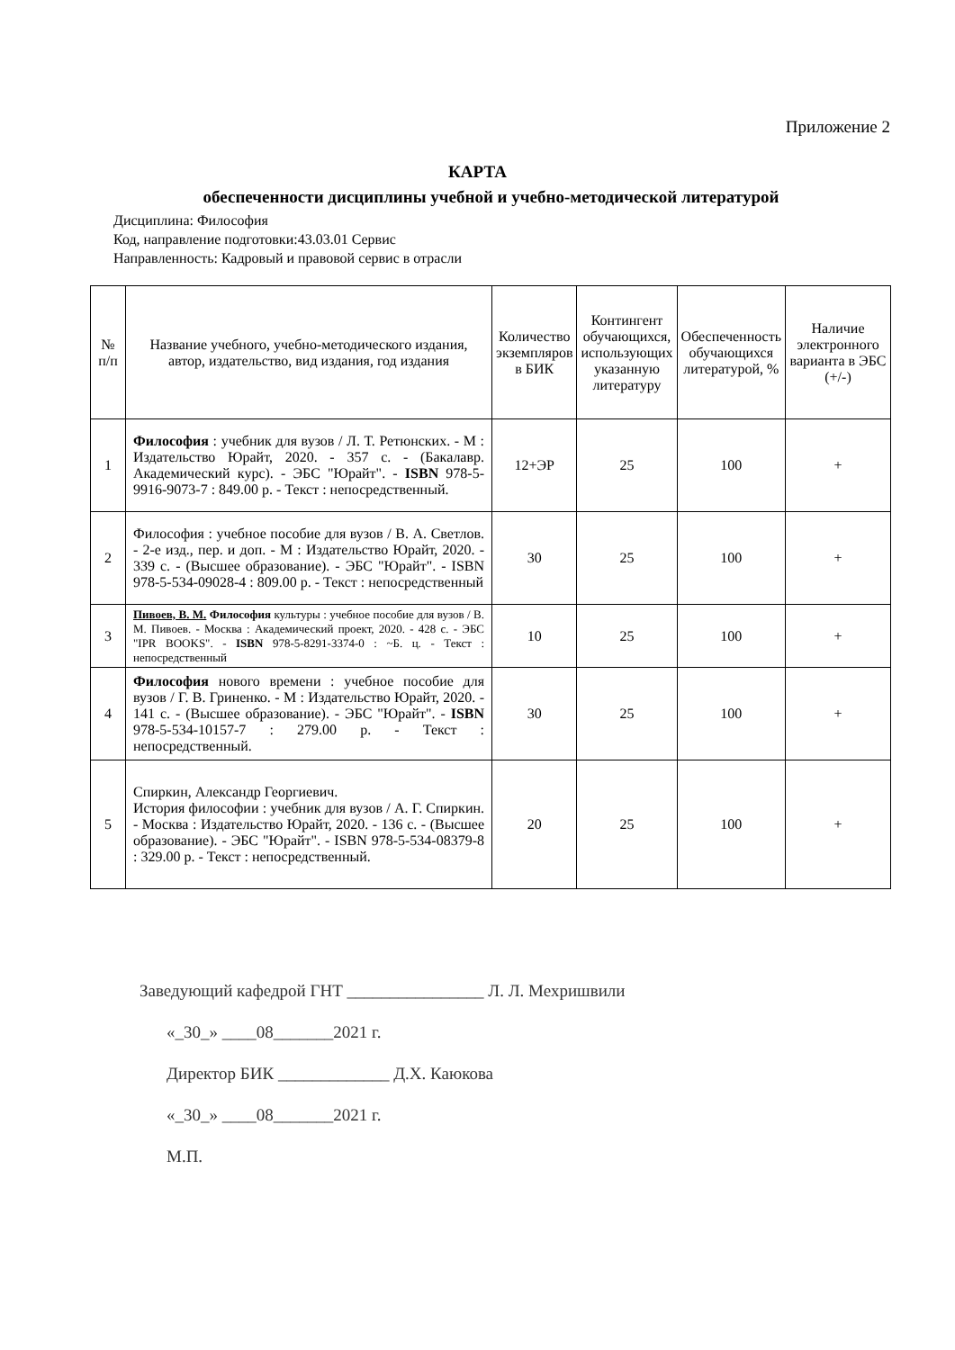Приложение 2
КАРТА
обеспеченности дисциплины учебной и учебно-методической литературой
Дисциплина: Философия
Код, направление подготовки:43.03.01 Сервис
Направленность: Кадровый и правовой сервис в отрасли
| № п/п | Название учебного, учебно-методического издания, автор, издательство, вид издания, год издания | Количество экземпляров в БИК | Контингент обучающихся, использующих указанную литературу | Обеспеченность обучающихся литературой, % | Наличие электронного варианта в ЭБС (+/-) |
| --- | --- | --- | --- | --- | --- |
| 1 | Философия : учебник для вузов / Л. Т. Ретюнских. - М : Издательство Юрайт, 2020. - 357 с. - (Бакалавр. Академический курс). - ЭБС "Юрайт". - ISBN 978-5-9916-9073-7 : 849.00 р. - Текст : непосредственный. | 12+ЭР | 25 | 100 | + |
| 2 | Философия : учебное пособие для вузов / В. А. Светлов. - 2-е изд., пер. и доп. - М : Издательство Юрайт, 2020. - 339 с. - (Высшее образование). - ЭБС "Юрайт". - ISBN 978-5-534-09028-4 : 809.00 р. - Текст : непосредственный | 30 | 25 | 100 | + |
| 3 | Пивоев, В. М. Философия культуры : учебное пособие для вузов / В. М. Пивоев. - Москва : Академический проект, 2020. - 428 с. - ЭБС "IPR BOOKS". - ISBN 978-5-8291-3374-0 : ~Б. ц. - Текст : непосредственный | 10 | 25 | 100 | + |
| 4 | Философия нового времени : учебное пособие для вузов / Г. В. Гриненко. - М : Издательство Юрайт, 2020. - 141 с. - (Высшее образование). - ЭБС "Юрайт". - ISBN 978-5-534-10157-7 : 279.00 р. - Текст : непосредственный. | 30 | 25 | 100 | + |
| 5 | Спиркин, Александр Георгиевич. История философии : учебник для вузов / А. Г. Спиркин. - Москва : Издательство Юрайт, 2020. - 136 с. - (Высшее образование). - ЭБС "Юрайт". - ISBN 978-5-534-08379-8 : 329.00 р. - Текст : непосредственный. | 20 | 25 | 100 | + |
Заведующий кафедрой ГНТ ________________ Л. Л. Мехришвили
«_30_» ____08_______2021 г.
Директор БИК _____________ Д.Х. Каюкова
«_30_» ____08_______2021 г.
М.П.